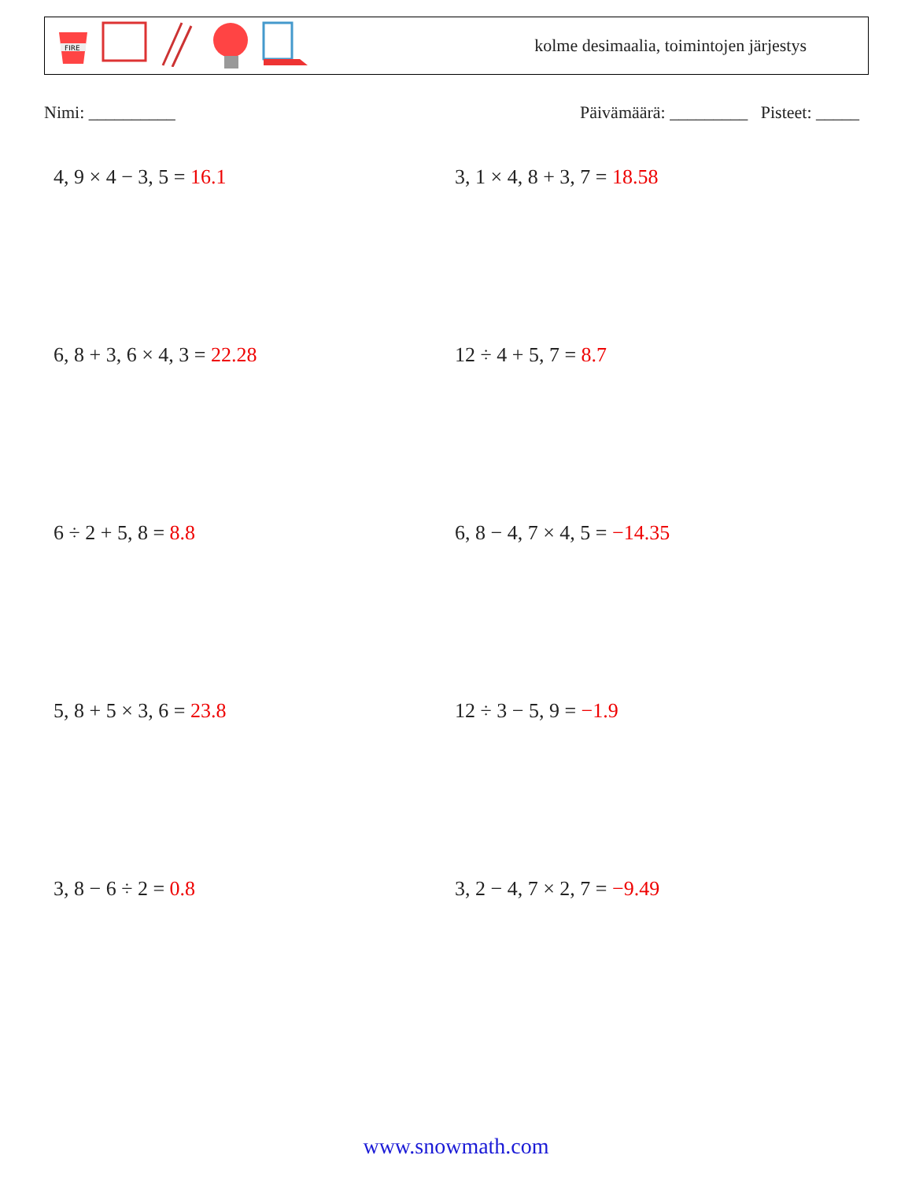FIRE
kolme desimaalia, toimintojen järjestys
Nimi: __________ Päivämäärä: _________ Pisteet: _____
4, 9 × 4 − 3, 5 = 16.1
3, 1 × 4, 8 + 3, 7 = 18.58
6, 8 + 3, 6 × 4, 3 = 22.28
12 ÷ 4 + 5, 7 = 8.7
6 ÷ 2 + 5, 8 = 8.8
6, 8 − 4, 7 × 4, 5 = −14.35
5, 8 + 5 × 3, 6 = 23.8
12 ÷ 3 − 5, 9 = −1.9
3, 8 − 6 ÷ 2 = 0.8
3, 2 − 4, 7 × 2, 7 = −9.49
www.snowmath.com